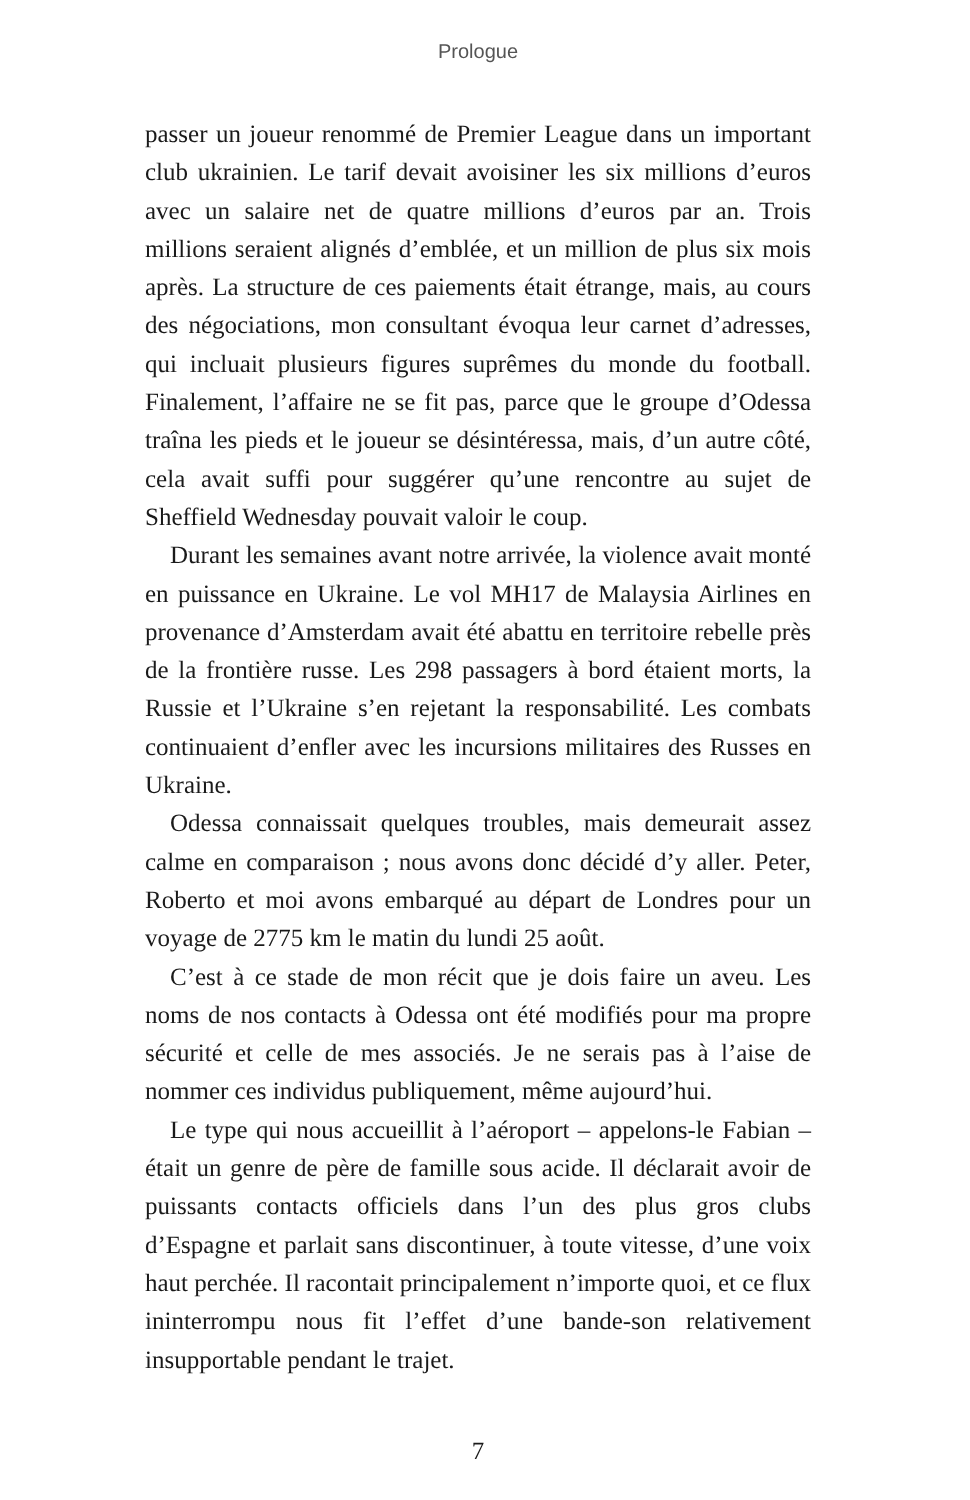Prologue
passer un joueur renommé de Premier League dans un important club ukrainien. Le tarif devait avoisiner les six millions d’euros avec un salaire net de quatre millions d’euros par an. Trois millions seraient alignés d’emblée, et un million de plus six mois après. La structure de ces paiements était étrange, mais, au cours des négociations, mon consultant évoqua leur carnet d’adresses, qui incluait plusieurs figures suprêmes du monde du football. Finalement, l’affaire ne se fit pas, parce que le groupe d’Odessa traîna les pieds et le joueur se désintéressa, mais, d’un autre côté, cela avait suffi pour suggérer qu’une rencontre au sujet de Sheffield Wednesday pouvait valoir le coup.
Durant les semaines avant notre arrivée, la violence avait monté en puissance en Ukraine. Le vol MH17 de Malaysia Airlines en provenance d’Amsterdam avait été abattu en territoire rebelle près de la frontière russe. Les 298 passagers à bord étaient morts, la Russie et l’Ukraine s’en rejetant la responsabilité. Les combats continuaient d’enfler avec les incursions militaires des Russes en Ukraine.
Odessa connaissait quelques troubles, mais demeurait assez calme en comparaison ; nous avons donc décidé d’y aller. Peter, Roberto et moi avons embarqué au départ de Londres pour un voyage de 2775 km le matin du lundi 25 août.
C’est à ce stade de mon récit que je dois faire un aveu. Les noms de nos contacts à Odessa ont été modifiés pour ma propre sécurité et celle de mes associés. Je ne serais pas à l’aise de nommer ces individus publiquement, même aujourd’hui.
Le type qui nous accueillit à l’aéroport – appelons-le Fabian – était un genre de père de famille sous acide. Il déclarait avoir de puissants contacts officiels dans l’un des plus gros clubs d’Espagne et parlait sans discontinuer, à toute vitesse, d’une voix haut perchée. Il racontait principalement n’importe quoi, et ce flux ininterrompu nous fit l’effet d’une bande-son relativement insupportable pendant le trajet.
7